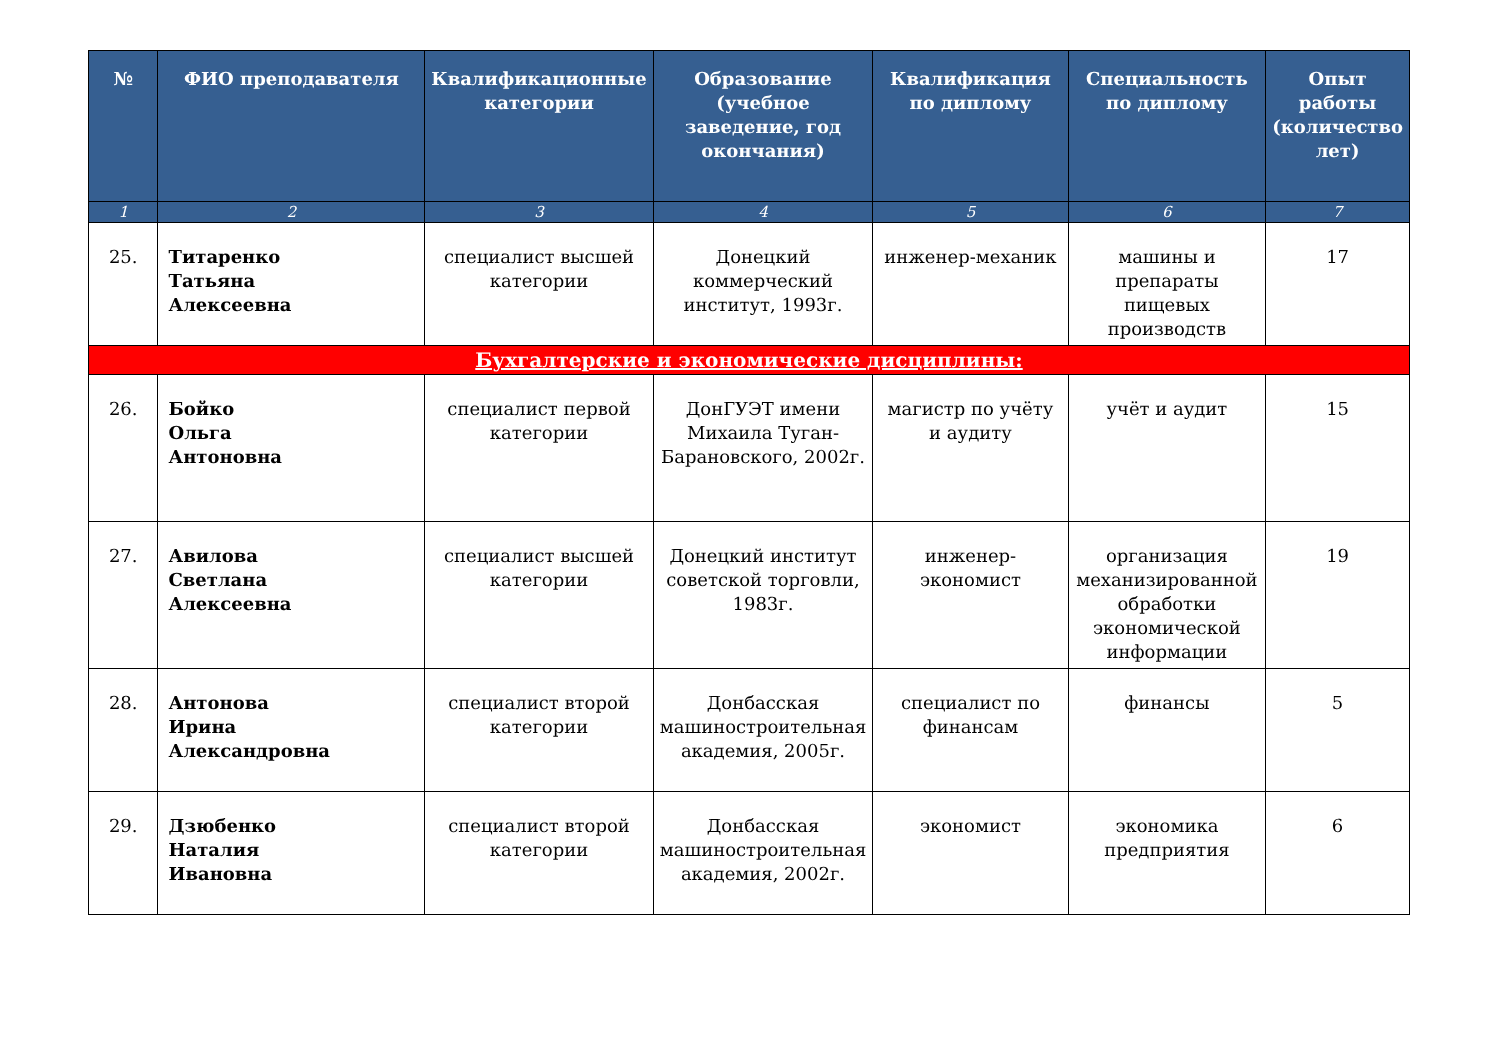| № | ФИО преподавателя | Квалификационные категории | Образование (учебное заведение, год окончания) | Квалификация по диплому | Специальность по диплому | Опыт работы (количество лет) |
| --- | --- | --- | --- | --- | --- | --- |
| 1 | 2 | 3 | 4 | 5 | 6 | 7 |
| 25. | Титаренко Татьяна Алексеевна | специалист высшей категории | Донецкий коммерческий институт, 1993г. | инженер-механик | машины и препараты пищевых производств | 17 |
| Бухгалтерские и экономические дисциплины: | | | | | | |
| 26. | Бойко Ольга Антоновна | специалист первой категории | ДонГУЭТ имени Михаила Туган-Барановского, 2002г. | магистр по учёту и аудиту | учёт и аудит | 15 |
| 27. | Авилова Светлана Алексеевна | специалист высшей категории | Донецкий институт советской торговли, 1983г. | инженер-экономист | организация механизированной обработки экономической информации | 19 |
| 28. | Антонова Ирина Александровна | специалист второй категории | Донбасская машиностроительная академия, 2005г. | специалист по финансам | финансы | 5 |
| 29. | Дзюбенко Наталия Ивановна | специалист второй категории | Донбасская машиностроительная академия, 2002г. | экономист | экономика предприятия | 6 |